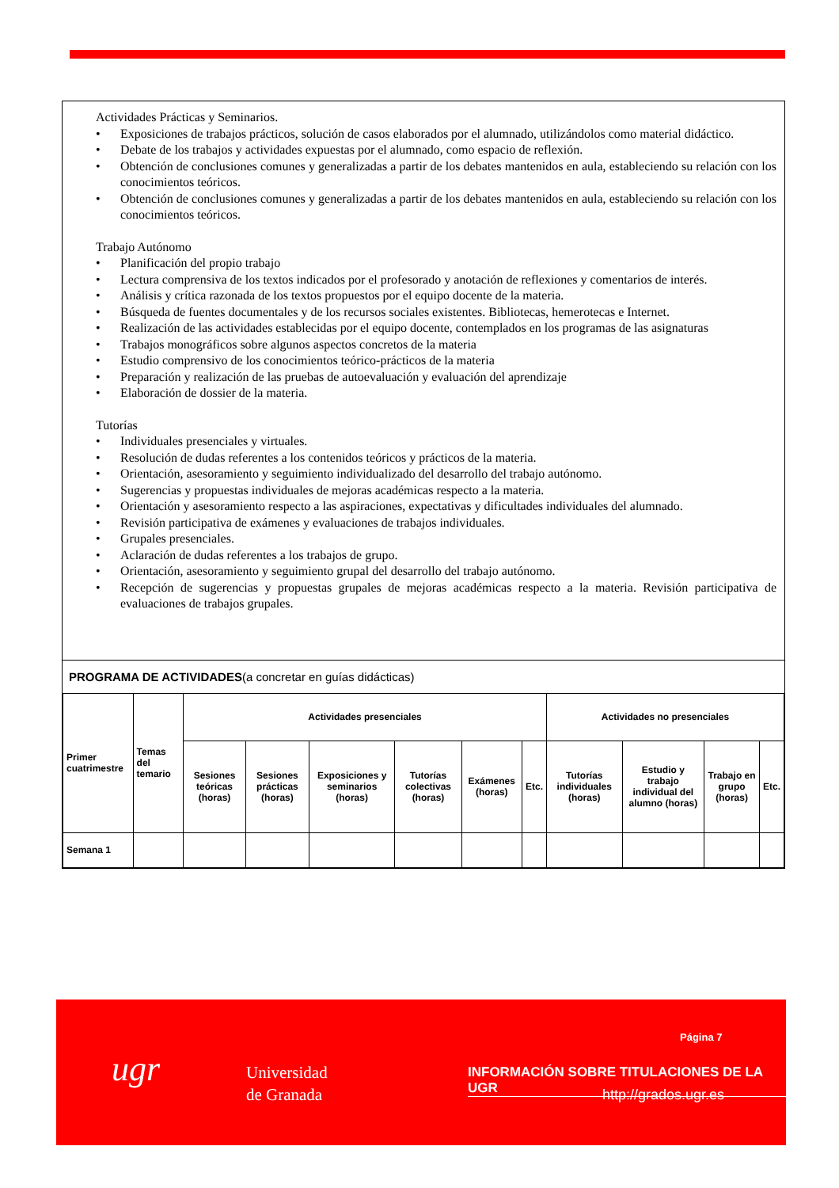Actividades Prácticas y Seminarios.
• Exposiciones de trabajos prácticos, solución de casos elaborados por el alumnado, utilizándolos como material didáctico.
• Debate de los trabajos y actividades expuestas por el alumnado, como espacio de reflexión.
• Obtención de conclusiones comunes y generalizadas a partir de los debates mantenidos en aula, estableciendo su relación con los conocimientos teóricos.
• Obtención de conclusiones comunes y generalizadas a partir de los debates mantenidos en aula, estableciendo su relación con los conocimientos teóricos.
Trabajo Autónomo
• Planificación del propio trabajo
• Lectura comprensiva de los textos indicados por el profesorado y anotación de reflexiones y comentarios de interés.
• Análisis y crítica razonada de los textos propuestos por el equipo docente de la materia.
• Búsqueda de fuentes documentales y de los recursos sociales existentes. Bibliotecas, hemerotecas e Internet.
• Realización de las actividades establecidas por el equipo docente, contemplados en los programas de las asignaturas
• Trabajos monográficos sobre algunos aspectos concretos de la materia
• Estudio comprensivo de los conocimientos teórico-prácticos de la materia
• Preparación y realización de las pruebas de autoevaluación y evaluación del aprendizaje
• Elaboración de dossier de la materia.
Tutorías
• Individuales presenciales y virtuales.
• Resolución de dudas referentes a los contenidos teóricos y prácticos de la materia.
• Orientación, asesoramiento y seguimiento individualizado del desarrollo del trabajo autónomo.
• Sugerencias y propuestas individuales de mejoras académicas respecto a la materia.
• Orientación y asesoramiento respecto a las aspiraciones, expectativas y dificultades individuales del alumnado.
• Revisión participativa de exámenes y evaluaciones de trabajos individuales.
• Grupales presenciales.
• Aclaración de dudas referentes a los trabajos de grupo.
• Orientación, asesoramiento y seguimiento grupal del desarrollo del trabajo autónomo.
• Recepción de sugerencias y propuestas grupales de mejoras académicas respecto a la materia. Revisión participativa de evaluaciones de trabajos grupales.
PROGRAMA DE ACTIVIDADES(a concretar en guías didácticas)
| Primer cuatrimestre | Temas del temario | Actividades presenciales | | | | | | Actividades no presenciales | | | |
| --- | --- | --- | --- | --- | --- | --- | --- | --- | --- | --- | --- |
| | | Sesiones teóricas (horas) | Sesiones prácticas (horas) | Exposiciones y seminarios (horas) | Tutorías colectivas (horas) | Exámenes (horas) | Etc. | Tutorías individuales (horas) | Estudio y trabajo individual del alumno (horas) | Trabajo en grupo (horas) | Etc. |
| Semana 1 | | | | | | | | | | | |
Página 7
ugr
Universidad
de Granada
INFORMACIÓN SOBRE TITULACIONES DE LA UGR
http://grados.ugr.es